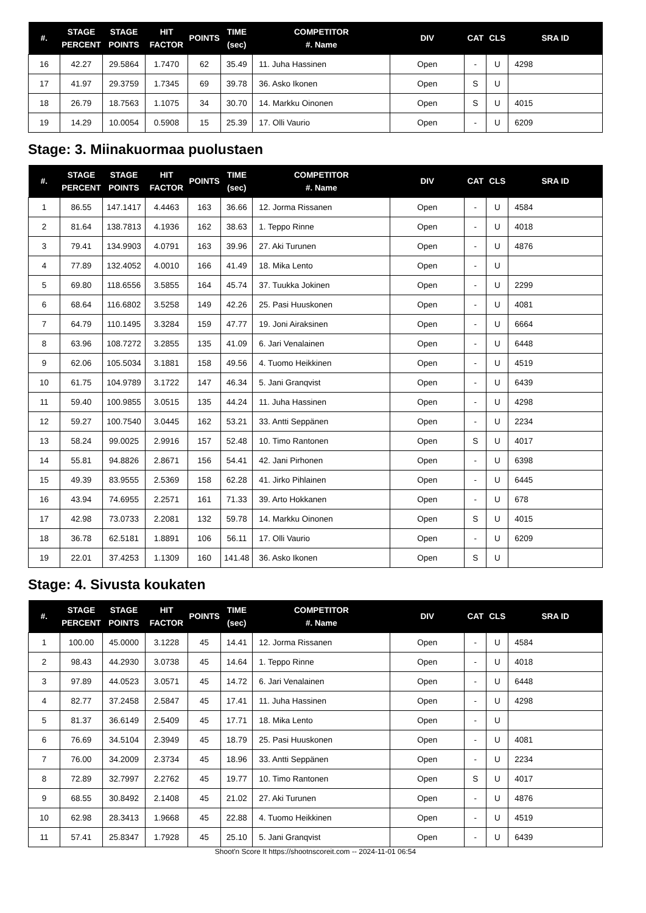| #. | STAGE PERCENT | STAGE POINTS | HIT FACTOR | POINTS | TIME (sec) | COMPETITOR #. Name | DIV | CAT | CLS | SRA ID |
| --- | --- | --- | --- | --- | --- | --- | --- | --- | --- | --- |
| 16 | 42.27 | 29.5864 | 1.7470 | 62 | 35.49 | 11. Juha Hassinen | Open | - | U | 4298 |
| 17 | 41.97 | 29.3759 | 1.7345 | 69 | 39.78 | 36. Asko Ikonen | Open | S | U | |
| 18 | 26.79 | 18.7563 | 1.1075 | 34 | 30.70 | 14. Markku Oinonen | Open | S | U | 4015 |
| 19 | 14.29 | 10.0054 | 0.5908 | 15 | 25.39 | 17. Olli Vaurio | Open | - | U | 6209 |
Stage: 3. Miinakuormaa puolustaen
| #. | STAGE PERCENT | STAGE POINTS | HIT FACTOR | POINTS | TIME (sec) | COMPETITOR #. Name | DIV | CAT | CLS | SRA ID |
| --- | --- | --- | --- | --- | --- | --- | --- | --- | --- | --- |
| 1 | 86.55 | 147.1417 | 4.4463 | 163 | 36.66 | 12. Jorma Rissanen | Open | - | U | 4584 |
| 2 | 81.64 | 138.7813 | 4.1936 | 162 | 38.63 | 1. Teppo Rinne | Open | - | U | 4018 |
| 3 | 79.41 | 134.9903 | 4.0791 | 163 | 39.96 | 27. Aki Turunen | Open | - | U | 4876 |
| 4 | 77.89 | 132.4052 | 4.0010 | 166 | 41.49 | 18. Mika Lento | Open | - | U | |
| 5 | 69.80 | 118.6556 | 3.5855 | 164 | 45.74 | 37. Tuukka Jokinen | Open | - | U | 2299 |
| 6 | 68.64 | 116.6802 | 3.5258 | 149 | 42.26 | 25. Pasi Huuskonen | Open | - | U | 4081 |
| 7 | 64.79 | 110.1495 | 3.3284 | 159 | 47.77 | 19. Joni Airaksinen | Open | - | U | 6664 |
| 8 | 63.96 | 108.7272 | 3.2855 | 135 | 41.09 | 6. Jari Venalainen | Open | - | U | 6448 |
| 9 | 62.06 | 105.5034 | 3.1881 | 158 | 49.56 | 4. Tuomo Heikkinen | Open | - | U | 4519 |
| 10 | 61.75 | 104.9789 | 3.1722 | 147 | 46.34 | 5. Jani Granqvist | Open | - | U | 6439 |
| 11 | 59.40 | 100.9855 | 3.0515 | 135 | 44.24 | 11. Juha Hassinen | Open | - | U | 4298 |
| 12 | 59.27 | 100.7540 | 3.0445 | 162 | 53.21 | 33. Antti Seppänen | Open | - | U | 2234 |
| 13 | 58.24 | 99.0025 | 2.9916 | 157 | 52.48 | 10. Timo Rantonen | Open | S | U | 4017 |
| 14 | 55.81 | 94.8826 | 2.8671 | 156 | 54.41 | 42. Jani Pirhonen | Open | - | U | 6398 |
| 15 | 49.39 | 83.9555 | 2.5369 | 158 | 62.28 | 41. Jirko Pihlainen | Open | - | U | 6445 |
| 16 | 43.94 | 74.6955 | 2.2571 | 161 | 71.33 | 39. Arto Hokkanen | Open | - | U | 678 |
| 17 | 42.98 | 73.0733 | 2.2081 | 132 | 59.78 | 14. Markku Oinonen | Open | S | U | 4015 |
| 18 | 36.78 | 62.5181 | 1.8891 | 106 | 56.11 | 17. Olli Vaurio | Open | - | U | 6209 |
| 19 | 22.01 | 37.4253 | 1.1309 | 160 | 141.48 | 36. Asko Ikonen | Open | S | U | |
Stage: 4. Sivusta koukaten
| #. | STAGE PERCENT | STAGE POINTS | HIT FACTOR | POINTS | TIME (sec) | COMPETITOR #. Name | DIV | CAT | CLS | SRA ID |
| --- | --- | --- | --- | --- | --- | --- | --- | --- | --- | --- |
| 1 | 100.00 | 45.0000 | 3.1228 | 45 | 14.41 | 12. Jorma Rissanen | Open | - | U | 4584 |
| 2 | 98.43 | 44.2930 | 3.0738 | 45 | 14.64 | 1. Teppo Rinne | Open | - | U | 4018 |
| 3 | 97.89 | 44.0523 | 3.0571 | 45 | 14.72 | 6. Jari Venalainen | Open | - | U | 6448 |
| 4 | 82.77 | 37.2458 | 2.5847 | 45 | 17.41 | 11. Juha Hassinen | Open | - | U | 4298 |
| 5 | 81.37 | 36.6149 | 2.5409 | 45 | 17.71 | 18. Mika Lento | Open | - | U | |
| 6 | 76.69 | 34.5104 | 2.3949 | 45 | 18.79 | 25. Pasi Huuskonen | Open | - | U | 4081 |
| 7 | 76.00 | 34.2009 | 2.3734 | 45 | 18.96 | 33. Antti Seppänen | Open | - | U | 2234 |
| 8 | 72.89 | 32.7997 | 2.2762 | 45 | 19.77 | 10. Timo Rantonen | Open | S | U | 4017 |
| 9 | 68.55 | 30.8492 | 2.1408 | 45 | 21.02 | 27. Aki Turunen | Open | - | U | 4876 |
| 10 | 62.98 | 28.3413 | 1.9668 | 45 | 22.88 | 4. Tuomo Heikkinen | Open | - | U | 4519 |
| 11 | 57.41 | 25.8347 | 1.7928 | 45 | 25.10 | 5. Jani Granqvist | Open | - | U | 6439 |
Shoot'n Score It https://shootnscoreit.com -- 2024-11-01 06:54